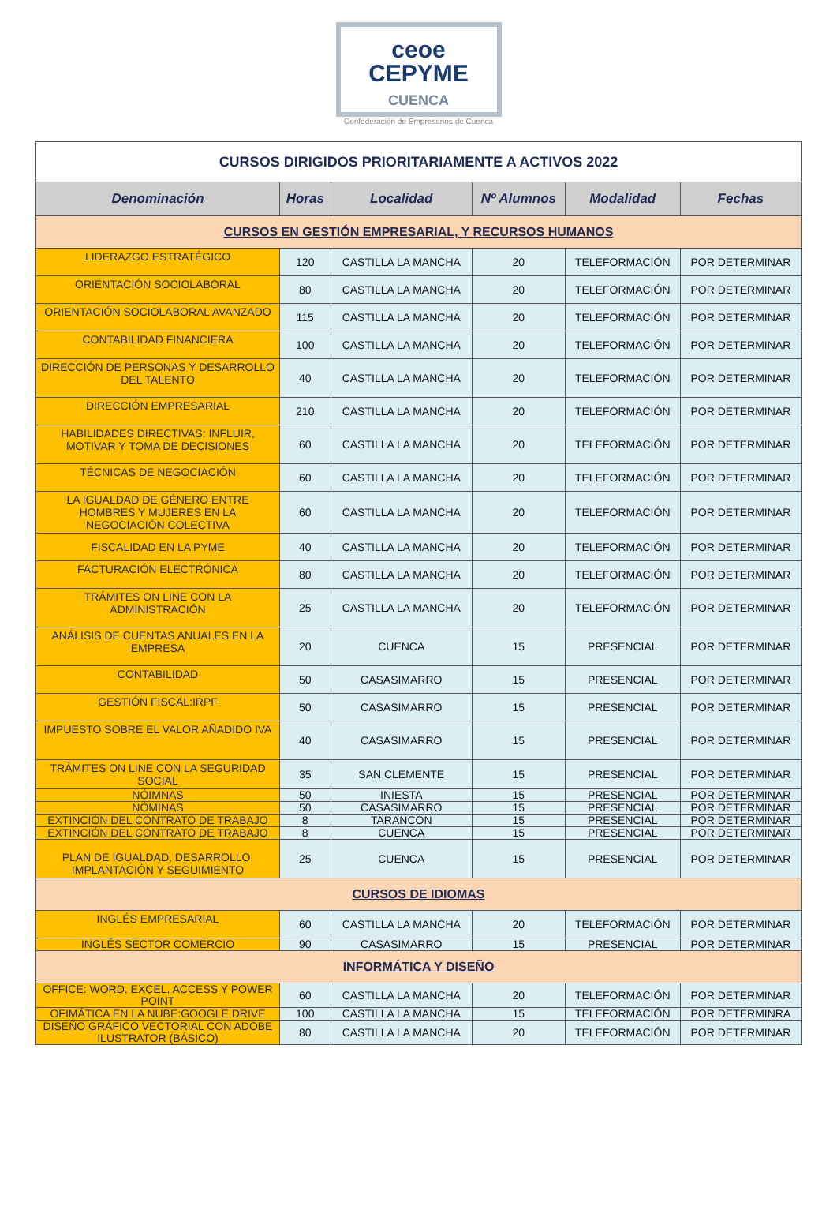ceoe
CEPYME
CUENCA
Confederación de Empresarios de Cuenca
| CURSOS DIRIGIDOS PRIORITARIAMENTE A ACTIVOS 2022 | | | | | |
| Denominación | Horas | Localidad | Nº Alumnos | Modalidad | Fechas |
| CURSOS EN GESTIÓN EMPRESARIAL, Y RECURSOS HUMANOS | | | | | |
| LIDERAZGO ESTRATÉGICO | 120 | CASTILLA LA MANCHA | 20 | TELEFORMACIÓN | POR DETERMINAR |
| ORIENTACIÓN SOCIOLABORAL | 80 | CASTILLA LA MANCHA | 20 | TELEFORMACIÓN | POR DETERMINAR |
| ORIENTACIÓN SOCIOLABORAL AVANZADO | 115 | CASTILLA LA MANCHA | 20 | TELEFORMACIÓN | POR DETERMINAR |
| CONTABILIDAD FINANCIERA | 100 | CASTILLA LA MANCHA | 20 | TELEFORMACIÓN | POR DETERMINAR |
| DIRECCIÓN DE PERSONAS Y DESARROLLO DEL TALENTO | 40 | CASTILLA LA MANCHA | 20 | TELEFORMACIÓN | POR DETERMINAR |
| DIRECCIÓN EMPRESARIAL | 210 | CASTILLA LA MANCHA | 20 | TELEFORMACIÓN | POR DETERMINAR |
| HABILIDADES DIRECTIVAS: INFLUIR, MOTIVAR Y TOMA DE DECISIONES | 60 | CASTILLA LA MANCHA | 20 | TELEFORMACIÓN | POR DETERMINAR |
| TÉCNICAS DE NEGOCIACIÓN | 60 | CASTILLA LA MANCHA | 20 | TELEFORMACIÓN | POR DETERMINAR |
| LA IGUALDAD DE GÉNERO ENTRE HOMBRES Y MUJERES EN LA NEGOCIACIÓN COLECTIVA | 60 | CASTILLA LA MANCHA | 20 | TELEFORMACIÓN | POR DETERMINAR |
| FISCALIDAD EN LA PYME | 40 | CASTILLA LA MANCHA | 20 | TELEFORMACIÓN | POR DETERMINAR |
| FACTURACIÓN ELECTRÓNICA | 80 | CASTILLA LA MANCHA | 20 | TELEFORMACIÓN | POR DETERMINAR |
| TRÁMITES ON LINE CON LA ADMINISTRACIÓN | 25 | CASTILLA LA MANCHA | 20 | TELEFORMACIÓN | POR DETERMINAR |
| ANÁLISIS DE CUENTAS ANUALES EN LA EMPRESA | 20 | CUENCA | 15 | PRESENCIAL | POR DETERMINAR |
| CONTABILIDAD | 50 | CASASIMARRO | 15 | PRESENCIAL | POR DETERMINAR |
| GESTIÓN FISCAL:IRPF | 50 | CASASIMARRO | 15 | PRESENCIAL | POR DETERMINAR |
| IMPUESTO SOBRE EL VALOR AÑADIDO IVA | 40 | CASASIMARRO | 15 | PRESENCIAL | POR DETERMINAR |
| TRÁMITES ON LINE CON LA SEGURIDAD SOCIAL | 35 | SAN CLEMENTE | 15 | PRESENCIAL | POR DETERMINAR |
| NÓIMNAS | 50 | INIESTA | 15 | PRESENCIAL | POR DETERMINAR |
| NÓMINAS | 50 | CASASIMARRO | 15 | PRESENCIAL | POR DETERMINAR |
| EXTINCIÓN DEL CONTRATO DE TRABAJO | 8 | TARANCÓN | 15 | PRESENCIAL | POR DETERMINAR |
| EXTINCIÓN DEL CONTRATO DE TRABAJO | 8 | CUENCA | 15 | PRESENCIAL | POR DETERMINAR |
| PLAN DE IGUALDAD, DESARROLLO, IMPLANTACIÓN Y SEGUIMIENTO | 25 | CUENCA | 15 | PRESENCIAL | POR DETERMINAR |
| CURSOS DE IDIOMAS | | | | | |
| INGLÉS EMPRESARIAL | 60 | CASTILLA LA MANCHA | 20 | TELEFORMACIÓN | POR DETERMINAR |
| INGLÉS SECTOR COMERCIO | 90 | CASASIMARRO | 15 | PRESENCIAL | POR DETERMINAR |
| INFORMÁTICA Y DISEÑO | | | | | |
| OFFICE: WORD, EXCEL, ACCESS Y POWER POINT | 60 | CASTILLA LA MANCHA | 20 | TELEFORMACIÓN | POR DETERMINAR |
| OFIMÁTICA EN LA NUBE:GOOGLE DRIVE | 100 | CASTILLA LA MANCHA | 15 | TELEFORMACIÓN | POR DETERMINRA |
| DISEÑO GRÁFICO VECTORIAL CON ADOBE ILUSTRATOR (BÁSICO) | 80 | CASTILLA LA MANCHA | 20 | TELEFORMACIÓN | POR DETERMINAR |